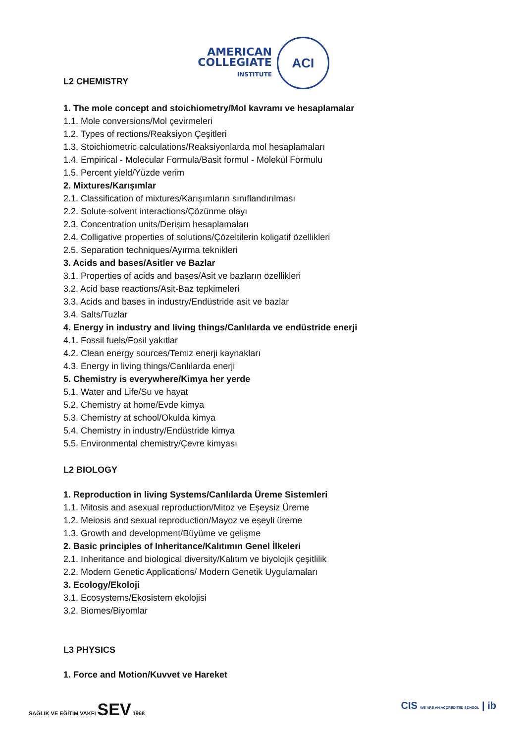L2 CHEMISTRY
AMERICAN
COLLEGIATE
INSTITUTE
ACI
1. The mole concept and stoichiometry/Mol kavramı ve hesaplamalar
1.1. Mole conversions/Mol çevirmeleri
1.2. Types of rections/Reaksiyon Çeşitleri
1.3. Stoichiometric calculations/Reaksiyonlarda mol hesaplamaları
1.4. Empirical - Molecular Formula/Basit formul - Molekül Formulu
1.5. Percent yield/Yüzde verim
2. Mixtures/Karışımlar
2.1. Classification of mixtures/Karışımların sınıflandırılması
2.2. Solute-solvent interactions/Çözünme olayı
2.3. Concentration units/Derişim hesaplamaları
2.4. Colligative properties of solutions/Çözeltilerin koligatif özellikleri
2.5. Separation techniques/Ayırma teknikleri
3. Acids and bases/Asitler ve Bazlar
3.1. Properties of acids and bases/Asit ve bazların özellikleri
3.2. Acid base reactions/Asit-Baz tepkimeleri
3.3. Acids and bases in industry/Endüstride asit ve bazlar
3.4. Salts/Tuzlar
4. Energy in industry and living things/Canlılarda ve endüstride enerji
4.1. Fossil fuels/Fosil yakıtlar
4.2. Clean energy sources/Temiz enerji kaynakları
4.3. Energy in living things/Canlılarda enerji
5. Chemistry is everywhere/Kimya her yerde
5.1. Water and Life/Su ve hayat
5.2. Chemistry at home/Evde kimya
5.3. Chemistry at school/Okulda kimya
5.4. Chemistry in industry/Endüstride kimya
5.5. Environmental chemistry/Çevre kimyası
L2 BIOLOGY
1. Reproduction in living Systems/Canlılarda Üreme Sistemleri
1.1. Mitosis and asexual reproduction/Mitoz ve Eşeysiz Üreme
1.2. Meiosis and sexual reproduction/Mayoz ve eşeyli üreme
1.3. Growth and development/Büyüme ve gelişme
2. Basic principles of Inheritance/Kalıtımın Genel İlkeleri
2.1. Inheritance and biological diversity/Kalıtım ve biyolojik çeşitlilik
2.2. Modern Genetic Applications/ Modern Genetik Uygulamaları
3. Ecology/Ekoloji
3.1. Ecosystems/Ekosistem ekolojisi
3.2. Biomes/Biyomlar
L3 PHYSICS
1. Force and Motion/Kuvvet ve Hareket
SAĞLIK VE EĞİTİM VAKFI SEV 1968
CIS WE ARE AN ACCREDITED SCHOOL | ib